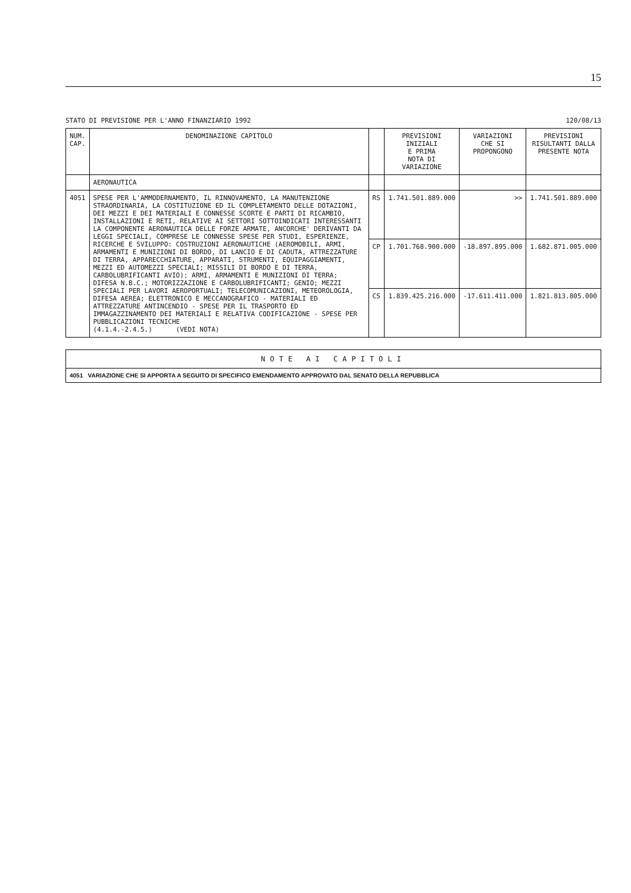15
STATO DI PREVISIONE PER L'ANNO FINANZIARIO 1992 120/08/13
| NUM. CAP. | DENOMINAZIONE CAPITOLO | | PREVISIONI INIZIALI E PRIMA NOTA DI VARIAZIONE | VARIAZIONI CHE SI PROPONGONO | PREVISIONI RISULTANTI DALLA PRESENTE NOTA |
| --- | --- | --- | --- | --- | --- |
| | AERONAUTICA | | | | |
| 4051 | SPESE PER L'AMMODERNAMENTO, IL RINNOVAMENTO, LA MANUTENZIONE STRAORDINARIA, LA COSTITUZIONE ED IL COMPLETAMENTO DELLE DOTAZIONI, DEI MEZZI E DEI MATERIALI E CONNESSE SCORTE E PARTI DI RICAMBIO, INSTALLAZIONI E RETI, RELATIVE AI SETTORI SOTTOINDICATI INTERESSANTI LA COMPONENTE AERONAUTICA DELLE FORZE ARMATE, ANCORCHE' DERIVANTI DA LEGGI SPECIALI, COMPRESE LE CONNESSE SPESE PER STUDI, ESPERIENZE, RICERCHE E SVILUPPO: COSTRUZIONI AERONAUTICHE (AEROMOBILI, ARMI, ARMAMENTI E MUNIZIONI DI BORDO, DI LANCIO E DI CADUTA, ATTREZZATURE DI TERRA, APPARECCHIATURE, APPARATI, STRUMENTI, EQUIPAGGIAMENTI, MEZZI ED AUTOMEZZI SPECIALI; MISSILI DI BORDO E DI TERRA, CARBOLUBRIFICANTI AVIO); ARMI, ARMAMENTI E MUNIZIONI DI TERRA; DIFESA N.B.C.; MOTORIZZAZIONE E CARBOLUBRIFICANTI; GENIO; MEZZI SPECIALI PER LAVORI AEROPORTUALI; TELECOMUNICAZIONI, METEOROLOGIA, DIFESA AEREA; ELETTRONICO E MECCANOGRAFICO - MATERIALI ED ATTREZZATURE ANTINCENDIO - SPESE PER IL TRASPORTO ED IMMAGAZZINAMENTO DEI MATERIALI E RELATIVA CODIFICAZIONE - SPESE PER PUBBLICAZIONI TECNICHE (4.1.4.-2.4.5.) (VEDI NOTA) | RS | 1.741.501.889.000 | >> | 1.741.501.889.000 |
| | | CP | 1.701.768.900.000 | -18.897.895.000 | 1.682.871.005.000 |
| | | CS | 1.839.425.216.000 | -17.611.411.000 | 1.821.813.805.000 |
NOTE AI CAPITOLI
4051 VARIAZIONE CHE SI APPORTA A SEGUITO DI SPECIFICO EMENDAMENTO APPROVATO DAL SENATO DELLA REPUBBLICA